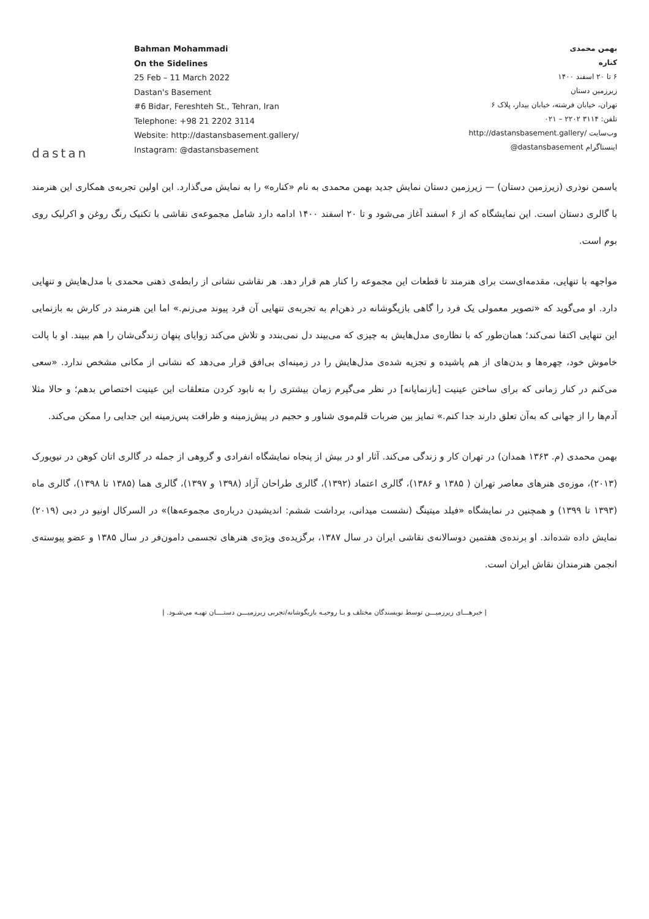dastan
Bahman Mohammadi
On the Sidelines
25 Feb – 11 March 2022
Dastan's Basement
#6 Bidar, Fereshteh St., Tehran, Iran
Telephone: +98 21 2202 3114
Website: http://dastansbasement.gallery/
Instagram: @dastansbasement
بهمن محمدی
کناره
۶ تا ۲۰ اسفند ۱۴۰۰
زیرزمین دستان
تهران، خیابان فرشته، خیابان بیدار، پلاک ۶
تلفن: ۳۱۱۴ ۲۲۰۲ – ۰۲۱
وب‌سایت /http://dastansbasement.gallery
اینستاگرام dastansbasement@
یاسمن نوذری (زیرزمین دستان) — زیرزمین دستان نمایش جدید بهمن محمدی به نام «کناره» را به نمایش می‌گذارد. این اولین تجربه‌ی همکاری این هنرمند با گالری دستان است. این نمایشگاه که از ۶ اسفند آغاز می‌شود و تا ۲۰ اسفند ۱۴۰۰ ادامه دارد شامل مجموعه‌ی نقاشی با تکنیک رنگ روغن و اکرلیک روی بوم است.
مواجهه با تنهایی، مقدمه‌ای‌ست برای هنرمند تا قطعات این مجموعه را کنار هم قرار دهد. هر نقاشی نشانی از رابطه‌ی ذهنی محمدی با مدل‌هایش و تنهایی دارد. او می‌گوید که «تصویر معمولی یک فرد را گاهی بازیگوشانه در ذهن‌ام به تجربه‌ی تنهایی آن فرد پیوند می‌زنم.» اما این هنرمند در کارش به بازنمایی این تنهایی اکتفا نمی‌کند؛ همان‌طور که با نظاره‌ی مدل‌هایش به چیزی که می‌بیند دل نمی‌بندد و تلاش می‌کند زوایای پنهان زندگی‌شان را هم ببیند. او با پالت خاموش خود، چهره‌ها و بدن‌های از هم پاشیده و تجزیه شده‌ی مدل‌هایش را در زمینه‌ای بی‌افق قرار می‌دهد که نشانی از مکانی مشخص ندارد. «سعی می‌کنم در کنار زمانی که برای ساختن عینیت [بازنمایانه] در نظر می‌گیرم زمان بیشتری را به نابود کردن متعلقات این عینیت اختصاص بدهم؛ و حالا مثلا آدم‌ها را از جهانی که به‌آن تعلق دارند جدا کنم.» تمایز بین ضربات قلم‌موی شناور و حجیم در پیش‌زمینه و ظرافت پس‌زمینه این جدایی را ممکن می‌کند.
بهمن محمدی (م. ۱۳۶۳ همدان) در تهران کار و زندگی می‌کند. آثار او در بیش از پنجاه نمایشگاه انفرادی و گروهی از جمله در گالری اتان کوهن در نیویورک (۲۰۱۳)، موزه‌ی هنرهای معاصر تهران ( ۱۳۸۵ و ۱۳۸۶)، گالری اعتماد (۱۳۹۲)، گالری طراحان آزاد (۱۳۹۸ و ۱۳۹۷)، گالری هما (۱۳۸۵ تا ۱۳۹۸)، گالری ماه (۱۳۹۳ تا ۱۳۹۹) و همچنین در نمایشگاه «فیلد میتینگ (نشست میدانی، برداشت ششم: اندیشیدن درباره‌ی مجموعه‌ها)» در السرکال اونیو در دبی (۲۰۱۹) نمایش داده شده‌اند. او برنده‌ی هفتمین دوسالانه‌ی نقاشی ایران در سال ۱۳۸۷، برگزیده‌ی ویژه‌ی هنرهای تجسمی دامون‌فر در سال ۱۳۸۵ و عضو پیوسته‌ی انجمن هنرمندان نقاش ایران است.
| خبرهـــای زیرزمیـــن توسط نویسندگان مختلف و بـا روحیـه بازیگوشانه/تجربی زیرزمیـــن دستــــان تهیـه می‌شـود. |